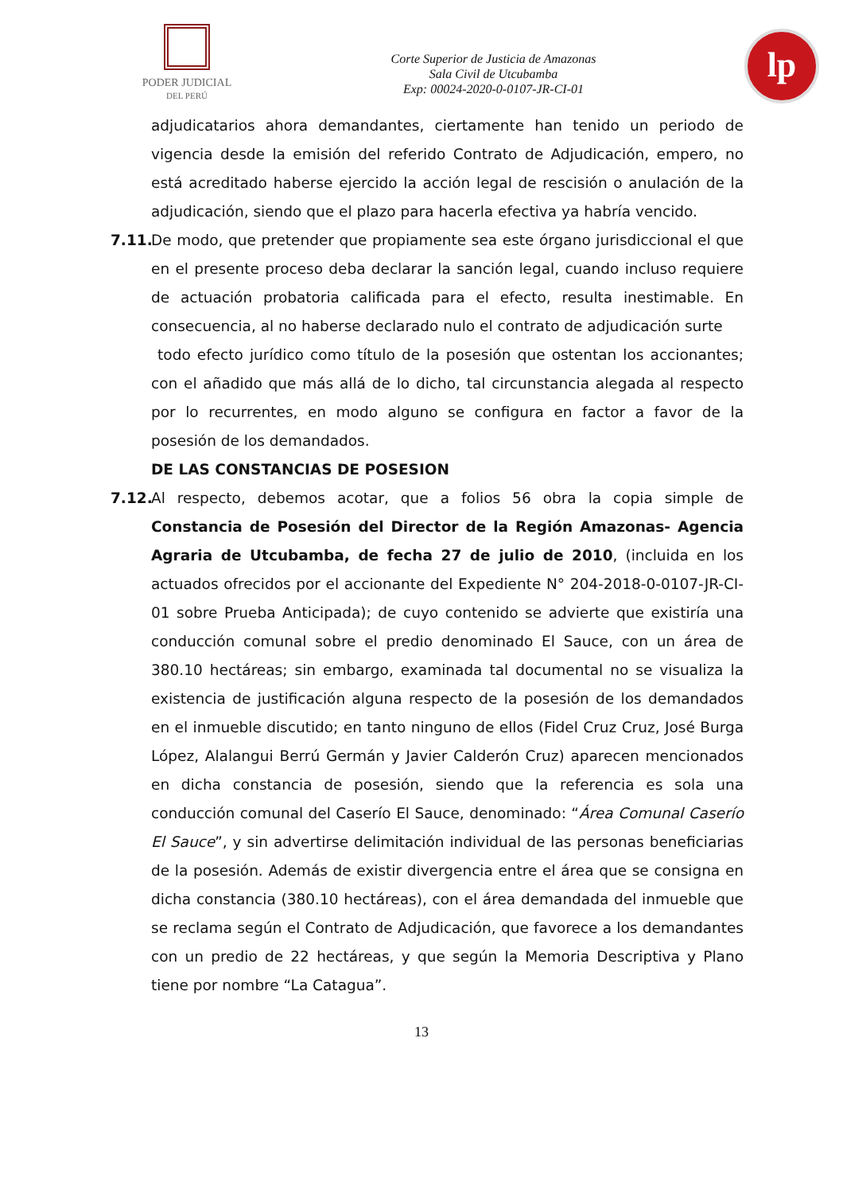PODER JUDICIAL
DEL PERÚ
Corte Superior de Justicia de Amazonas
Sala Civil de Utcubamba
Exp: 00024-2020-0-0107-JR-CI-01
lp
adjudicatarios ahora demandantes, ciertamente han tenido un periodo de vigencia desde la emisión del referido Contrato de Adjudicación, empero, no está acreditado haberse ejercido la acción legal de rescisión o anulación de la adjudicación, siendo que el plazo para hacerla efectiva ya habría vencido.
7.11.
De modo, que pretender que propiamente sea este órgano jurisdiccional el que en el presente proceso deba declarar la sanción legal, cuando incluso requiere de actuación probatoria calificada para el efecto, resulta inestimable. En consecuencia, al no haberse declarado nulo el contrato de adjudicación surte
todo efecto jurídico como título de la posesión que ostentan los accionantes; con el añadido que más allá de lo dicho, tal circunstancia alegada al respecto por lo recurrentes, en modo alguno se configura en factor a favor de la posesión de los demandados.
DE LAS CONSTANCIAS DE POSESION
7.12.
Al respecto, debemos acotar, que a folios 56 obra la copia simple de Constancia de Posesión del Director de la Región Amazonas- Agencia Agraria de Utcubamba, de fecha 27 de julio de 2010, (incluida en los actuados ofrecidos por el accionante del Expediente N° 204-2018-0-0107-JR-CI-01 sobre Prueba Anticipada); de cuyo contenido se advierte que existiría una conducción comunal sobre el predio denominado El Sauce, con un área de 380.10 hectáreas; sin embargo, examinada tal documental no se visualiza la existencia de justificación alguna respecto de la posesión de los demandados en el inmueble discutido; en tanto ninguno de ellos (Fidel Cruz Cruz, José Burga López, Alalangui Berrú Germán y Javier Calderón Cruz) aparecen mencionados en dicha constancia de posesión, siendo que la referencia es sola una conducción comunal del Caserío El Sauce, denominado: “Área Comunal Caserío El Sauce”, y sin advertirse delimitación individual de las personas beneficiarias de la posesión. Además de existir divergencia entre el área que se consigna en dicha constancia (380.10 hectáreas), con el área demandada del inmueble que se reclama según el Contrato de Adjudicación, que favorece a los demandantes con un predio de 22 hectáreas, y que según la Memoria Descriptiva y Plano tiene por nombre “La Catagua”.
13